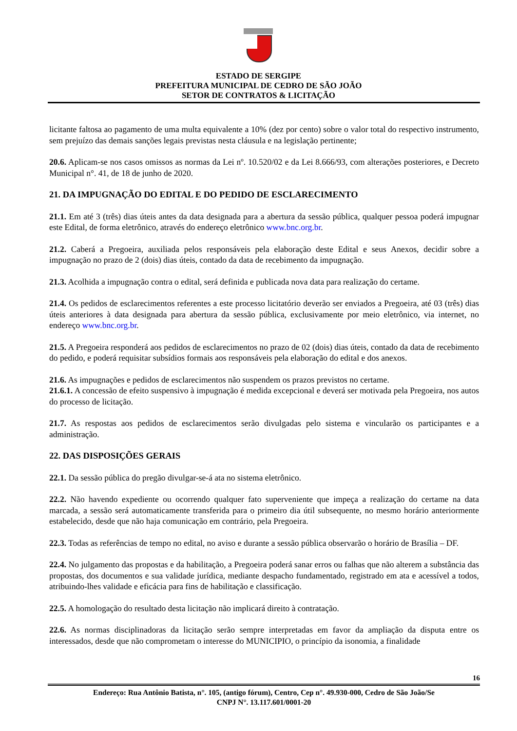ESTADO DE SERGIPE
PREFEITURA MUNICIPAL DE CEDRO DE SÃO JOÃO
SETOR DE CONTRATOS & LICITAÇÃO
licitante faltosa ao pagamento de uma multa equivalente a 10% (dez por cento) sobre o valor total do respectivo instrumento, sem prejuízo das demais sanções legais previstas nesta cláusula e na legislação pertinente;
20.6. Aplicam-se nos casos omissos as normas da Lei nº. 10.520/02 e da Lei 8.666/93, com alterações posteriores, e Decreto Municipal n°. 41, de 18 de junho de 2020.
21. DA IMPUGNAÇÃO DO EDITAL E DO PEDIDO DE ESCLARECIMENTO
21.1. Em até 3 (três) dias úteis antes da data designada para a abertura da sessão pública, qualquer pessoa poderá impugnar este Edital, de forma eletrônico, através do endereço eletrônico www.bnc.org.br.
21.2. Caberá a Pregoeira, auxiliada pelos responsáveis pela elaboração deste Edital e seus Anexos, decidir sobre a impugnação no prazo de 2 (dois) dias úteis, contado da data de recebimento da impugnação.
21.3. Acolhida a impugnação contra o edital, será definida e publicada nova data para realização do certame.
21.4. Os pedidos de esclarecimentos referentes a este processo licitatório deverão ser enviados a Pregoeira, até 03 (três) dias úteis anteriores à data designada para abertura da sessão pública, exclusivamente por meio eletrônico, via internet, no endereço www.bnc.org.br.
21.5. A Pregoeira responderá aos pedidos de esclarecimentos no prazo de 02 (dois) dias úteis, contado da data de recebimento do pedido, e poderá requisitar subsídios formais aos responsáveis pela elaboração do edital e dos anexos.
21.6. As impugnações e pedidos de esclarecimentos não suspendem os prazos previstos no certame.
21.6.1. A concessão de efeito suspensivo à impugnação é medida excepcional e deverá ser motivada pela Pregoeira, nos autos do processo de licitação.
21.7. As respostas aos pedidos de esclarecimentos serão divulgadas pelo sistema e vincularão os participantes e a administração.
22. DAS DISPOSIÇÕES GERAIS
22.1. Da sessão pública do pregão divulgar-se-á ata no sistema eletrônico.
22.2. Não havendo expediente ou ocorrendo qualquer fato superveniente que impeça a realização do certame na data marcada, a sessão será automaticamente transferida para o primeiro dia útil subsequente, no mesmo horário anteriormente estabelecido, desde que não haja comunicação em contrário, pela Pregoeira.
22.3. Todas as referências de tempo no edital, no aviso e durante a sessão pública observarão o horário de Brasília – DF.
22.4. No julgamento das propostas e da habilitação, a Pregoeira poderá sanar erros ou falhas que não alterem a substância das propostas, dos documentos e sua validade jurídica, mediante despacho fundamentado, registrado em ata e acessível a todos, atribuindo-lhes validade e eficácia para fins de habilitação e classificação.
22.5. A homologação do resultado desta licitação não implicará direito à contratação.
22.6. As normas disciplinadoras da licitação serão sempre interpretadas em favor da ampliação da disputa entre os interessados, desde que não comprometam o interesse do MUNICIPIO, o princípio da isonomia, a finalidade
16
Endereço: Rua Antônio Batista, n°. 105, (antigo fórum), Centro, Cep n°. 49.930-000, Cedro de São João/Se
CNPJ N°. 13.117.601/0001-20